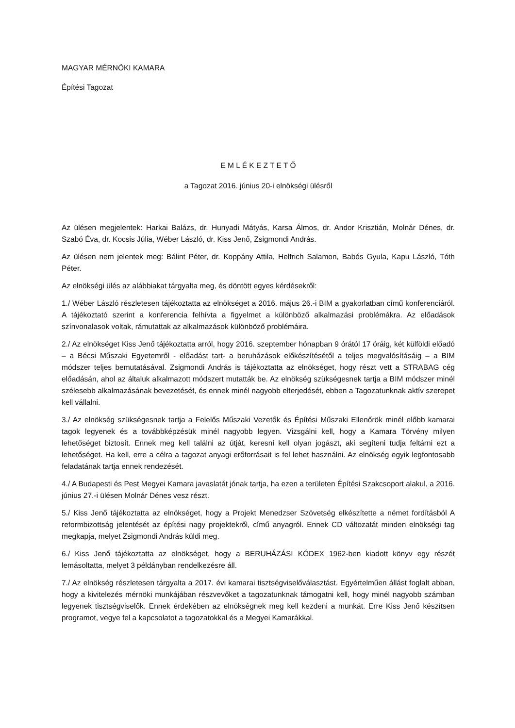MAGYAR MÉRNÖKI KAMARA
Építési Tagozat
E M L É K E Z T E T Ő
a Tagozat 2016. június 20-i elnökségi ülésről
Az ülésen megjelentek: Harkai Balázs, dr. Hunyadi Mátyás, Karsa Álmos, dr. Andor Krisztián, Molnár Dénes, dr. Szabó Éva, dr. Kocsis Júlia, Wéber László, dr. Kiss Jenő, Zsigmondi András.
Az ülésen nem jelentek meg: Bálint Péter, dr. Koppány Attila, Helfrich Salamon, Babós Gyula, Kapu László, Tóth Péter.
Az elnökségi ülés az alábbiakat tárgyalta meg, és döntött egyes kérdésekről:
1./ Wéber László részletesen tájékoztatta az elnökséget a 2016. május 26.-i BIM a gyakorlatban című konferenciáról. A tájékoztató szerint a konferencia felhívta a figyelmet a különböző alkalmazási problémákra. Az előadások színvonalasok voltak, rámutattak az alkalmazások különböző problémáira.
2./ Az elnökséget Kiss Jenő tájékoztatta arról, hogy 2016. szeptember hónapban 9 órától 17 óráig, két külföldi előadó – a Bécsi Műszaki Egyetemről - előadást tart- a beruházások előkészítésétől a teljes megvalósításáig – a BIM módszer teljes bemutatásával. Zsigmondi András is tájékoztatta az elnökséget, hogy részt vett a STRABAG cég előadásán, ahol az általuk alkalmazott módszert mutatták be. Az elnökség szükségesnek tartja a BIM módszer minél szélesebb alkalmazásának bevezetését, és ennek minél nagyobb elterjedését, ebben a Tagozatunknak aktív szerepet kell vállalni.
3./ Az elnökség szükségesnek tartja a Felelős Műszaki Vezetők és Építési Műszaki Ellenőrök minél előbb kamarai tagok legyenek és a továbbképzésük minél nagyobb legyen. Vizsgálni kell, hogy a Kamara Törvény milyen lehetőséget biztosít. Ennek meg kell találni az útját, keresni kell olyan jogászt, aki segíteni tudja feltárni ezt a lehetőséget. Ha kell, erre a célra a tagozat anyagi erőforrásait is fel lehet használni. Az elnökség egyik legfontosabb feladatának tartja ennek rendezését.
4./ A Budapesti és Pest Megyei Kamara javaslatát jónak tartja, ha ezen a területen Építési Szakcsoport alakul, a 2016. június 27.-i ülésen Molnár Dénes vesz részt.
5./ Kiss Jenő tájékoztatta az elnökséget, hogy a Projekt Menedzser Szövetség elkészítette a német fordításból A reformbizottság jelentését az építési nagy projektekről, című anyagról. Ennek CD változatát minden elnökségi tag megkapja, melyet Zsigmondi András küldi meg.
6./ Kiss Jenő tájékoztatta az elnökséget, hogy a BERUHÁZÁSI KÓDEX 1962-ben kiadott könyv egy részét lemásoltatta, melyet 3 példányban rendelkezésre áll.
7./ Az elnökség részletesen tárgyalta a 2017. évi kamarai tisztségviselőválasztást. Egyértelműen állást foglalt abban, hogy a kivitelezés mérnöki munkájában részvevőket a tagozatunknak támogatni kell, hogy minél nagyobb számban legyenek tisztségviselők. Ennek érdekében az elnökségnek meg kell kezdeni a munkát. Erre Kiss Jenő készítsen programot, vegye fel a kapcsolatot a tagozatokkal és a Megyei Kamarákkal.